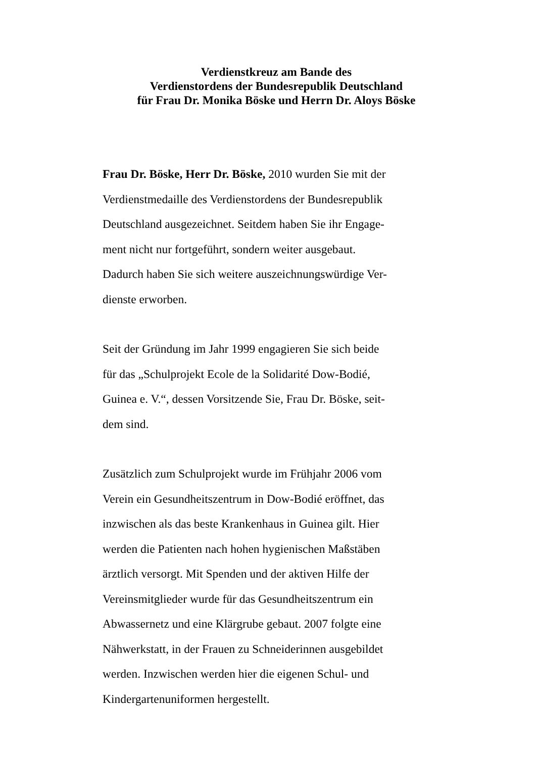Verdienstkreuz am Bande des
Verdienstordens der Bundesrepublik Deutschland
für Frau Dr. Monika Böske und Herrn Dr. Aloys Böske
Frau Dr. Böske, Herr Dr. Böske, 2010 wurden Sie mit der
Verdienstmedaille des Verdienstordens der Bundesrepublik
Deutschland ausgezeichnet. Seitdem haben Sie ihr Engage-
ment nicht nur fortgeführt, sondern weiter ausgebaut.
Dadurch haben Sie sich weitere auszeichnungswürdige Ver-
dienste erworben.
Seit der Gründung im Jahr 1999 engagieren Sie sich beide
für das „Schulprojekt Ecole de la Solidarité Dow-Bodié,
Guinea e. V.“, dessen Vorsitzende Sie, Frau Dr. Böske, seit-
dem sind.
Zusätzlich zum Schulprojekt wurde im Frühjahr 2006 vom
Verein ein Gesundheitszentrum in Dow-Bodié eröffnet, das
inzwischen als das beste Krankenhaus in Guinea gilt. Hier
werden die Patienten nach hohen hygienischen Maßstäben
ärztlich versorgt. Mit Spenden und der aktiven Hilfe der
Vereinsmitglieder wurde für das Gesundheitszentrum ein
Abwassernetz und eine Klärgrube gebaut. 2007 folgte eine
Nähwerkstatt, in der Frauen zu Schneiderinnen ausgebildet
werden. Inzwischen werden hier die eigenen Schul- und
Kindergartenuniformen hergestellt.